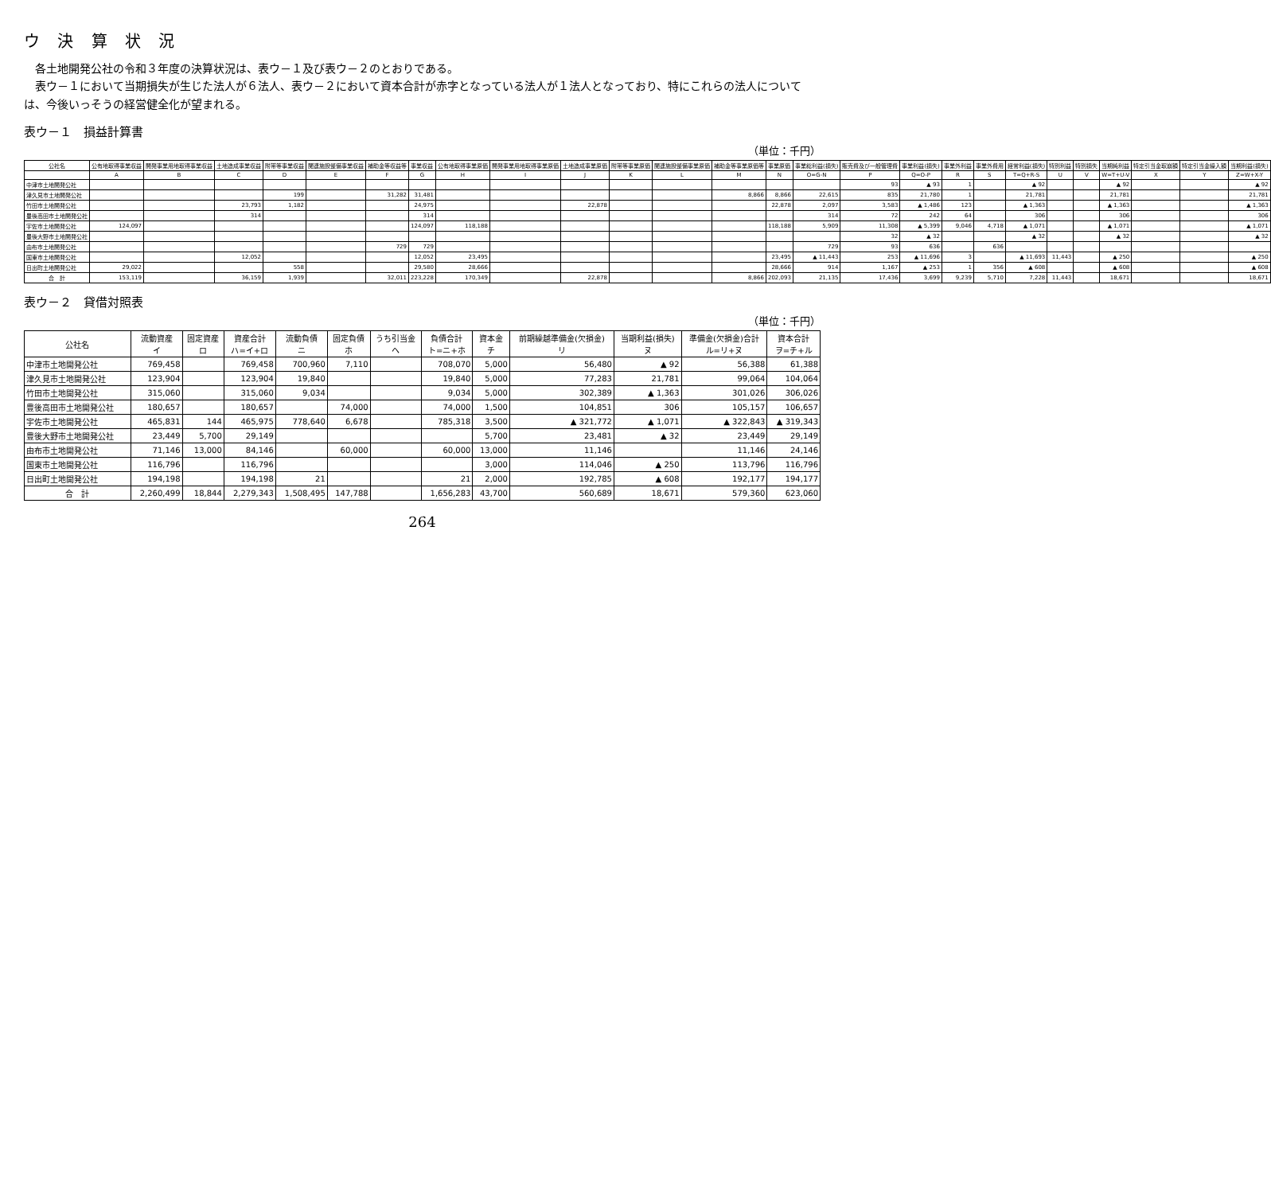ウ 決 算 状 況
　各土地開発公社の令和３年度の決算状況は、表ウ－１及び表ウ－２のとおりである。
　表ウ－１において当期損失が生じた法人が６法人、表ウ－２において資本合計が赤字となっている法人が１法人となっており、特にこれらの法人については、今後いっそうの経営健全化が望まれる。
表ウ－１　損益計算書
（単位：千円）
| 公社名 | 公有地取得事業収益 | 開発事業用地取得事業収益 | 土地造成事業収益 | 附帯等事業収益 | 関連施設整備事業収益 | 補助金等収益等 | 事業収益 | 公有地取得事業原価 | 開発事業用地取得事業原価 | 土地造成事業原価 | 附帯等事業原価 | 関連施設整備事業原価 | 補助金等事業原価等 | 事業原価 | 事業総利益(損失) | 販売費及び一般管理費 | 事業利益(損失) | 事業外利益 | 事業外費用 | 経常利益(損失) | 特別利益 | 特別損失 | 当期純利益 | 特定引当金取崩額 | 特定引当金繰入額 | 当期利益(損失) |
| --- | --- | --- | --- | --- | --- | --- | --- | --- | --- | --- | --- | --- | --- | --- | --- | --- | --- | --- | --- | --- | --- | --- | --- | --- | --- | --- |
| | A | B | C | D | E | F | G | H | I | J | K | L | M | N | O=G-N | P | Q=O-P | R | S | T=Q+R-S | U | V | W=T+U-V | X | Y | Z=W+X-Y |
| 中津市土地開発公社 | | | | | | | | | | | | | | | | 93 | ▲ 93 | 1 | | ▲ 92 | | | ▲ 92 | | | ▲ 92 |
| 津久見市土地開発公社 | | | | 199 | | 31,282 | 31,481 | | | | | | 8,866 | 8,866 | 22,615 | 835 | 21,780 | 1 | | 21,781 | | | 21,781 | | | 21,781 |
| 竹田市土地開発公社 | | | 23,793 | 1,182 | | | 24,975 | | | 22,878 | | | | 22,878 | 2,097 | 3,583 | ▲ 1,486 | 123 | | ▲ 1,363 | | | ▲ 1,363 | | | ▲ 1,363 |
| 豊後高田市土地開発公社 | | | 314 | | | | 314 | | | | | | | | 314 | 72 | 242 | 64 | | 306 | | | 306 | | | 306 |
| 宇佐市土地開発公社 | 124,097 | | | | | | 124,097 | 118,188 | | | | | | 118,188 | 5,909 | 11,308 | ▲ 5,399 | 9,046 | 4,718 | ▲ 1,071 | | | ▲ 1,071 | | | ▲ 1,071 |
| 豊後大野市土地開発公社 | | | | | | | | | | | | | | | | 32 | ▲ 32 | | | ▲ 32 | | | ▲ 32 | | | ▲ 32 |
| 由布市土地開発公社 | | | | | | 729 | 729 | | | | | | | | 729 | 93 | 636 | | 636 | | | | | | | |
| 国東市土地開発公社 | | | 12,052 | | | | 12,052 | 23,495 | | | | | | 23,495 | ▲ 11,443 | 253 | ▲ 11,696 | 3 | | ▲ 11,693 | 11,443 | | ▲ 250 | | | ▲ 250 |
| 日出町土地開発公社 | 29,022 | | | 558 | | | 29,580 | 28,666 | | | | | | 28,666 | 914 | 1,167 | ▲ 253 | 1 | 356 | ▲ 608 | | | ▲ 608 | | | ▲ 608 |
| 合 計 | 153,119 | | 36,159 | 1,939 | | 32,011 | 223,228 | 170,349 | | 22,878 | | | 8,866 | 202,093 | 21,135 | 17,436 | 3,699 | 9,239 | 5,710 | 7,228 | 11,443 | | 18,671 | | | 18,671 |
表ウ－２　貸借対照表
（単位：千円）
| 公社名 | 流動資産 イ | 固定資産 ロ | 資産合計 ハ=イ+ロ | 流動負債 ニ | 固定負債 ホ | うち引当金 ヘ | 負債合計 ト=ニ+ホ | 資本金 チ | 前期繰越準備金(欠損金) リ | 当期利益(損失) ヌ | 準備金(欠損金)合計 ル=リ+ヌ | 資本合計 ヲ=チ+ル |
| --- | --- | --- | --- | --- | --- | --- | --- | --- | --- | --- | --- | --- |
| 中津市土地開発公社 | 769,458 | | 769,458 | 700,960 | 7,110 | | 708,070 | 5,000 | 56,480 | ▲ 92 | 56,388 | 61,388 |
| 津久見市土地開発公社 | 123,904 | | 123,904 | 19,840 | | | 19,840 | 5,000 | 77,283 | 21,781 | 99,064 | 104,064 |
| 竹田市土地開発公社 | 315,060 | | 315,060 | 9,034 | | | 9,034 | 5,000 | 302,389 | ▲ 1,363 | 301,026 | 306,026 |
| 豊後高田市土地開発公社 | 180,657 | | 180,657 | | 74,000 | | 74,000 | 1,500 | 104,851 | 306 | 105,157 | 106,657 |
| 宇佐市土地開発公社 | 465,831 | 144 | 465,975 | 778,640 | 6,678 | | 785,318 | 3,500 | ▲ 321,772 | ▲ 1,071 | ▲ 322,843 | ▲ 319,343 |
| 豊後大野市土地開発公社 | 23,449 | 5,700 | 29,149 | | | | | 5,700 | 23,481 | ▲ 32 | 23,449 | 29,149 |
| 由布市土地開発公社 | 71,146 | 13,000 | 84,146 | | 60,000 | | 60,000 | 13,000 | 11,146 | | 11,146 | 24,146 |
| 国東市土地開発公社 | 116,796 | | 116,796 | | | | | 3,000 | 114,046 | ▲ 250 | 113,796 | 116,796 |
| 日出町土地開発公社 | 194,198 | | 194,198 | 21 | | | 21 | 2,000 | 192,785 | ▲ 608 | 192,177 | 194,177 |
| 合 計 | 2,260,499 | 18,844 | 2,279,343 | 1,508,495 | 147,788 | | 1,656,283 | 43,700 | 560,689 | 18,671 | 579,360 | 623,060 |
264